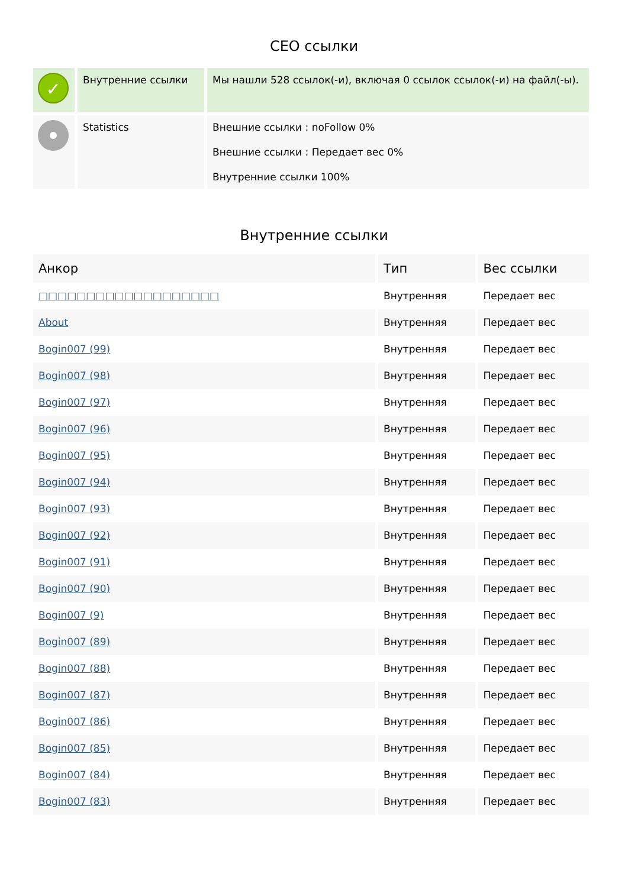СЕО ссылки
| ✓ | Внутренние ссылки | Мы нашли 528 ссылок(-и), включая 0 ссылок ссылок(-и) на файл(-ы). |
| | Statistics | Внешние ссылки : noFollow 0% Внешние ссылки : Передает вес 0% Внутренние ссылки 100% |
Внутренние ссылки
| Анкор | Тип | Вес ссылки |
| --- | --- | --- |
| □□□□□□□□□□□□□□□□□□□ | Внутренняя | Передает вес |
| About | Внутренняя | Передает вес |
| Bogin007 (99) | Внутренняя | Передает вес |
| Bogin007 (98) | Внутренняя | Передает вес |
| Bogin007 (97) | Внутренняя | Передает вес |
| Bogin007 (96) | Внутренняя | Передает вес |
| Bogin007 (95) | Внутренняя | Передает вес |
| Bogin007 (94) | Внутренняя | Передает вес |
| Bogin007 (93) | Внутренняя | Передает вес |
| Bogin007 (92) | Внутренняя | Передает вес |
| Bogin007 (91) | Внутренняя | Передает вес |
| Bogin007 (90) | Внутренняя | Передает вес |
| Bogin007 (9) | Внутренняя | Передает вес |
| Bogin007 (89) | Внутренняя | Передает вес |
| Bogin007 (88) | Внутренняя | Передает вес |
| Bogin007 (87) | Внутренняя | Передает вес |
| Bogin007 (86) | Внутренняя | Передает вес |
| Bogin007 (85) | Внутренняя | Передает вес |
| Bogin007 (84) | Внутренняя | Передает вес |
| Bogin007 (83) | Внутренняя | Передает вес |